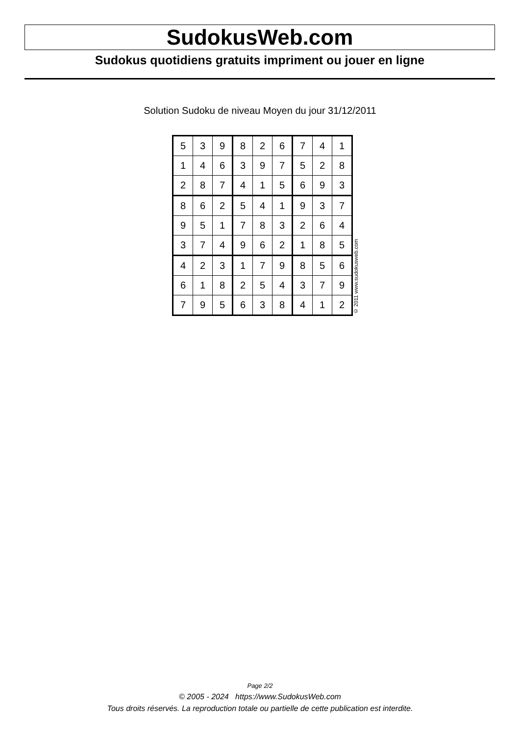SudokusWeb.com
Sudokus quotidiens gratuits impriment ou jouer en ligne
Solution Sudoku de niveau Moyen du jour 31/12/2011
| 5 | 3 | 9 | 8 | 2 | 6 | 7 | 4 | 1 |
| 1 | 4 | 6 | 3 | 9 | 7 | 5 | 2 | 8 |
| 2 | 8 | 7 | 4 | 1 | 5 | 6 | 9 | 3 |
| 8 | 6 | 2 | 5 | 4 | 1 | 9 | 3 | 7 |
| 9 | 5 | 1 | 7 | 8 | 3 | 2 | 6 | 4 |
| 3 | 7 | 4 | 9 | 6 | 2 | 1 | 8 | 5 |
| 4 | 2 | 3 | 1 | 7 | 9 | 8 | 5 | 6 |
| 6 | 1 | 8 | 2 | 5 | 4 | 3 | 7 | 9 |
| 7 | 9 | 5 | 6 | 3 | 8 | 4 | 1 | 2 |
© 2011 www.sudokusweb.com
Page 2/2
© 2005 - 2024 https://www.SudokusWeb.com
Tous droits réservés. La reproduction totale ou partielle de cette publication est interdite.